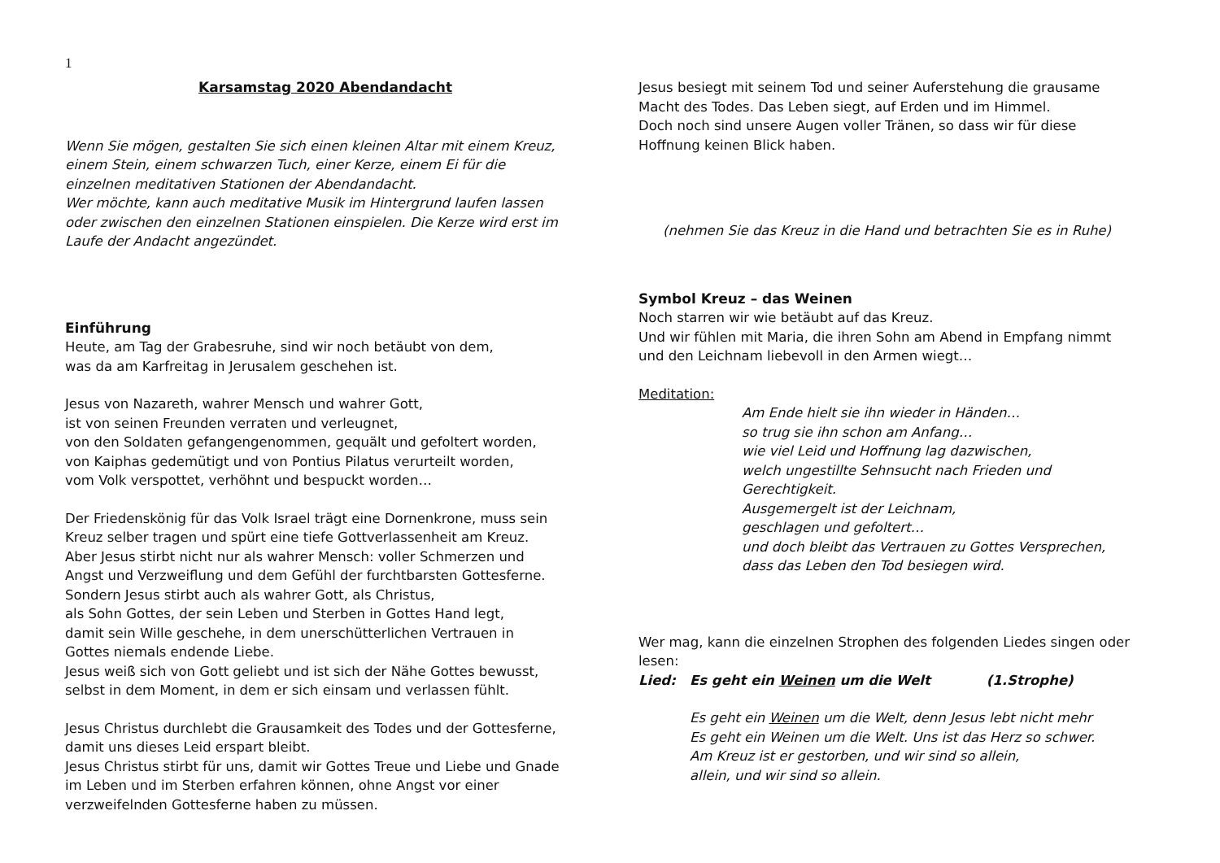1
Karsamstag 2020 Abendandacht
Wenn Sie mögen, gestalten Sie sich einen kleinen Altar mit einem Kreuz,
einem Stein, einem schwarzen Tuch, einer Kerze, einem Ei für die
einzelnen meditativen Stationen der Abendandacht.
Wer möchte, kann auch meditative Musik im Hintergrund laufen lassen
oder zwischen den einzelnen Stationen einspielen. Die Kerze wird erst im
Laufe der Andacht angezündet.
Einführung
Heute, am Tag der Grabesruhe, sind wir noch betäubt von dem,
was da am Karfreitag in Jerusalem geschehen ist.
Jesus von Nazareth, wahrer Mensch und wahrer Gott,
ist von seinen Freunden verraten und verleugnet,
von den Soldaten gefangengenommen, gequält und gefoltert worden,
von Kaiphas gedemütigt und von Pontius Pilatus verurteilt worden,
vom Volk verspottet, verhöhnt und bespuckt worden…
Der Friedenskönig für das Volk Israel trägt eine Dornenkrone, muss sein
Kreuz selber tragen und spürt eine tiefe Gottverlassenheit am Kreuz.
Aber Jesus stirbt nicht nur als wahrer Mensch: voller Schmerzen und
Angst und Verzweiflung und dem Gefühl der furchtbarsten Gottesferne.
Sondern Jesus stirbt auch als wahrer Gott, als Christus,
als Sohn Gottes, der sein Leben und Sterben in Gottes Hand legt,
damit sein Wille geschehe, in dem unerschütterlichen Vertrauen in
Gottes niemals endende Liebe.
Jesus weiß sich von Gott geliebt und ist sich der Nähe Gottes bewusst,
selbst in dem Moment, in dem er sich einsam und verlassen fühlt.
Jesus Christus durchlebt die Grausamkeit des Todes und der Gottesferne,
damit uns dieses Leid erspart bleibt.
Jesus Christus stirbt für uns, damit wir Gottes Treue und Liebe und Gnade
im Leben und im Sterben erfahren können, ohne Angst vor einer
verzweifelnden Gottesferne haben zu müssen.
Jesus besiegt mit seinem Tod und seiner Auferstehung die grausame
Macht des Todes. Das Leben siegt, auf Erden und im Himmel.
Doch noch sind unsere Augen voller Tränen, so dass wir für diese
Hoffnung keinen Blick haben.
(nehmen Sie das Kreuz in die Hand und betrachten Sie es in Ruhe)
Symbol Kreuz – das Weinen
Noch starren wir wie betäubt auf das Kreuz.
Und wir fühlen mit Maria, die ihren Sohn am Abend in Empfang nimmt
und den Leichnam liebevoll in den Armen wiegt…
Meditation:
Am Ende hielt sie ihn wieder in Händen…
so trug sie ihn schon am Anfang…
wie viel Leid und Hoffnung lag dazwischen,
welch ungestillte Sehnsucht nach Frieden und
Gerechtigkeit.
Ausgemergelt ist der Leichnam,
geschlagen und gefoltert…
und doch bleibt das Vertrauen zu Gottes Versprechen,
dass das Leben den Tod besiegen wird.
Wer mag, kann die einzelnen Strophen des folgenden Liedes singen oder
lesen:
Lied: Es geht ein Weinen um die Welt (1.Strophe)
Es geht ein Weinen um die Welt, denn Jesus lebt nicht mehr
Es geht ein Weinen um die Welt. Uns ist das Herz so schwer.
Am Kreuz ist er gestorben, und wir sind so allein,
allein, und wir sind so allein.